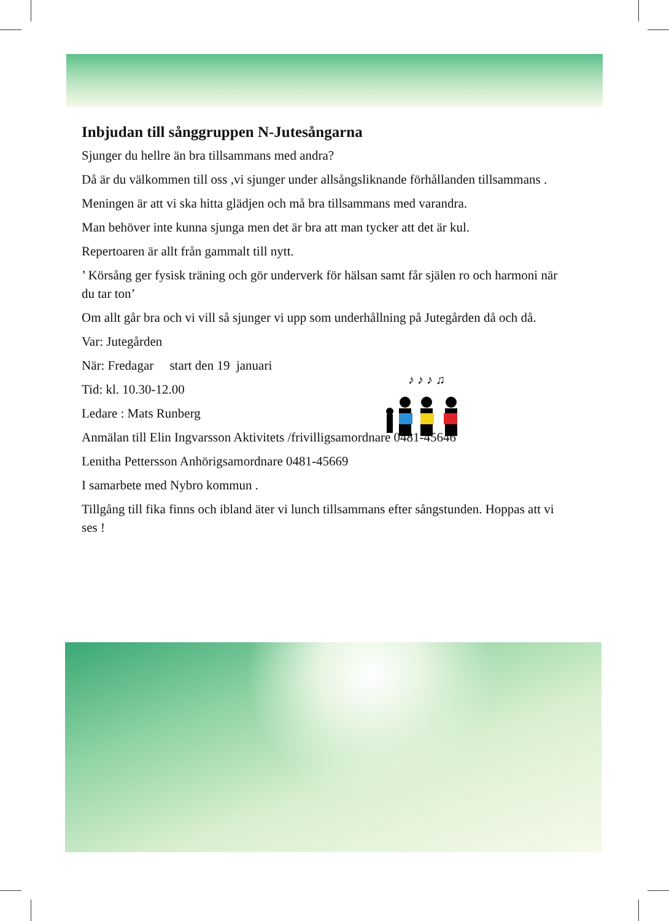Inbjudan till sånggruppen N-Jutesångarna
Sjunger du hellre än bra tillsammans med andra?
Då är du välkommen till oss ,vi sjunger under allsångsliknande förhållanden tillsammans .
Meningen är att vi ska hitta glädjen och må bra tillsammans med varandra.
Man behöver inte kunna sjunga men det är bra att man tycker att det är kul.
Repertoaren är allt från gammalt till nytt.
’ Körsång ger fysisk träning och gör underverk för hälsan samt får själen ro och harmoni när du tar ton’
Om allt går bra och vi vill så sjunger vi upp som underhållning på Jutegården då och då.
Var: Jutegården
När: Fredagar start den 19 januari
Tid: kl. 10.30-12.00
Ledare : Mats Runberg
Anmälan till Elin Ingvarsson Aktivitets /frivilligsamordnare 0481-45646
Lenitha Pettersson Anhörigsamordnare 0481-45669
I samarbete med Nybro kommun .
Tillgång till fika finns och ibland äter vi lunch tillsammans efter sångstunden. Hoppas att vi ses !
♪ ♪ ♪ ♫